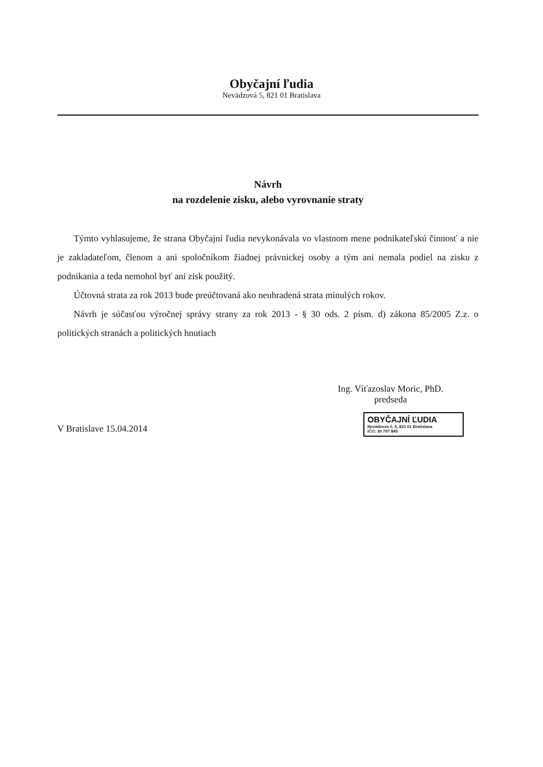Obyčajní ľudia
Nevädzová 5, 821 01 Bratislava
Návrh
na rozdelenie zisku, alebo vyrovnanie straty
Týmto vyhlasujeme, že strana Obyčajní ľudia nevykonávala vo vlastnom mene podnikateľskú činnosť a nie je zakladateľom, členom a ani spoločníkom žiadnej právnickej osoby a tým ani nemala podiel na zisku z podnikania a teda nemohol byť ani zisk použitý.
Účtovná strata za rok 2013 bude preúčtovaná ako neuhradená strata minulých rokov.
Návrh je súčasťou výročnej správy strany za rok 2013 - § 30 ods. 2 písm. d) zákona 85/2005 Z.z. o politických stranách a politických hnutiach
Ing. Víťazoslav Moric, PhD.
predseda
V Bratislave 15.04.2014
OBYČAJNÍ ĽUDIA
Nevädzova č. 5, 821 01 Bratislava
IČO: 30 797 845